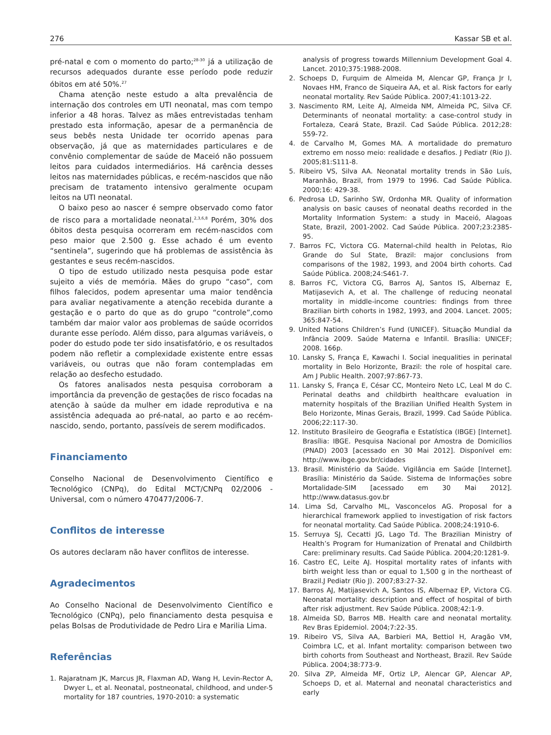276 Kassar SB et al.
pré-natal e com o momento do parto;<sup>28-30</sup> já a utilização de recursos adequados durante esse período pode reduzir óbitos em até 50%.<sup>27</sup>
Chama atenção neste estudo a alta prevalência de internação dos controles em UTI neonatal, mas com tempo inferior a 48 horas. Talvez as mães entrevistadas tenham prestado esta informação, apesar de a permanência de seus bebês nesta Unidade ter ocorrido apenas para observação, já que as maternidades particulares e de convênio complementar de saúde de Maceió não possuem leitos para cuidados intermediários. Há carência desses leitos nas maternidades públicas, e recém-nascidos que não precisam de tratamento intensivo geralmente ocupam leitos na UTI neonatal.
O baixo peso ao nascer é sempre observado como fator de risco para a mortalidade neonatal.<sup>2,3,6,8</sup> Porém, 30% dos óbitos desta pesquisa ocorreram em recém-nascidos com peso maior que 2.500 g. Esse achado é um evento “sentinela”, sugerindo que há problemas de assistência às gestantes e seus recém-nascidos.
O tipo de estudo utilizado nesta pesquisa pode estar sujeito a viés de memória. Mães do grupo “caso”, com filhos falecidos, podem apresentar uma maior tendência para avaliar negativamente a atenção recebida durante a gestação e o parto do que as do grupo “controle”,como também dar maior valor aos problemas de saúde ocorridos durante esse período. Além disso, para algumas variáveis, o poder do estudo pode ter sido insatisfatório, e os resultados podem não refletir a complexidade existente entre essas variáveis, ou outras que não foram contempladas em relação ao desfecho estudado.
Os fatores analisados nesta pesquisa corroboram a importância da prevenção de gestações de risco focadas na atenção à saúde da mulher em idade reprodutiva e na assistência adequada ao pré-natal, ao parto e ao recém-nascido, sendo, portanto, passíveis de serem modificados.
Financiamento
Conselho Nacional de Desenvolvimento Científico e Tecnológico (CNPq), do Edital MCT/CNPq 02/2006 - Universal, com o número 470477/2006-7.
Conflitos de interesse
Os autores declaram não haver conflitos de interesse.
Agradecimentos
Ao Conselho Nacional de Desenvolvimento Científico e Tecnológico (CNPq), pelo financiamento desta pesquisa e pelas Bolsas de Produtividade de Pedro Lira e Marilia Lima.
Referências
1. Rajaratnam JK, Marcus JR, Flaxman AD, Wang H, Levin-Rector A, Dwyer L, et al. Neonatal, postneonatal, childhood, and under-5 mortality for 187 countries, 1970-2010: a systematic
analysis of progress towards Millennium Development Goal 4. Lancet. 2010;375:1988-2008.
2. Schoeps D, Furquim de Almeida M, Alencar GP, França Jr I, Novaes HM, Franco de Siqueira AA, et al. Risk factors for early neonatal mortality. Rev Saúde Pública. 2007;41:1013-22.
3. Nascimento RM, Leite AJ, Almeida NM, Almeida PC, Silva CF. Determinants of neonatal mortality: a case-control study in Fortaleza, Ceará State, Brazil. Cad Saúde Pública. 2012;28: 559-72.
4. de Carvalho M, Gomes MA. A mortalidade do prematuro extremo em nosso meio: realidade e desafios. J Pediatr (Rio J). 2005;81:S111-8.
5. Ribeiro VS, Silva AA. Neonatal mortality trends in São Luís, Maranhão, Brazil, from 1979 to 1996. Cad Saúde Pública. 2000;16: 429-38.
6. Pedrosa LD, Sarinho SW, Ordonha MR. Quality of information analysis on basic causes of neonatal deaths recorded in the Mortality Information System: a study in Maceió, Alagoas State, Brazil, 2001-2002. Cad Saúde Pública. 2007;23:2385-95.
7. Barros FC, Victora CG. Maternal-child health in Pelotas, Rio Grande do Sul State, Brazil: major conclusions from comparisons of the 1982, 1993, and 2004 birth cohorts. Cad Saúde Pública. 2008;24:S461-7.
8. Barros FC, Victora CG, Barros AJ, Santos IS, Albernaz E, Matijasevich A, et al. The challenge of reducing neonatal mortality in middle-income countries: findings from three Brazilian birth cohorts in 1982, 1993, and 2004. Lancet. 2005; 365:847-54.
9. United Nations Children’s Fund (UNICEF). Situação Mundial da Infância 2009. Saúde Materna e Infantil. Brasília: UNICEF; 2008. 166p.
10. Lansky S, França E, Kawachi I. Social inequalities in perinatal mortality in Belo Horizonte, Brazil: the role of hospital care. Am J Public Health. 2007;97:867-73.
11. Lansky S, França E, César CC, Monteiro Neto LC, Leal M do C. Perinatal deaths and childbirth healthcare evaluation in maternity hospitals of the Brazilian Unified Health System in Belo Horizonte, Minas Gerais, Brazil, 1999. Cad Saúde Pública. 2006;22:117-30.
12. Instituto Brasileiro de Geografia e Estatística (IBGE) [Internet]. Brasília: IBGE. Pesquisa Nacional por Amostra de Domicílios (PNAD) 2003 [acessado en 30 Mai 2012]. Disponível em: http://www.ibge.gov.br/cidades
13. Brasil. Ministério da Saúde. Vigilância em Saúde [Internet]. Brasília: Ministério da Saúde. Sistema de Informações sobre Mortalidade-SIM [acessado em 30 Mai 2012]. http://www.datasus.gov.br
14. Lima Sd, Carvalho ML, Vasconcelos AG. Proposal for a hierarchical framework applied to investigation of risk factors for neonatal mortality. Cad Saúde Pública. 2008;24:1910-6.
15. Serruya SJ, Cecatti JG, Lago Td. The Brazilian Ministry of Health’s Program for Humanization of Prenatal and Childbirth Care: preliminary results. Cad Saúde Pública. 2004;20:1281-9.
16. Castro EC, Leite AJ. Hospital mortality rates of infants with birth weight less than or equal to 1,500 g in the northeast of Brazil.J Pediatr (Rio J). 2007;83:27-32.
17. Barros AJ, Matijasevich A, Santos IS, Albernaz EP, Victora CG. Neonatal mortality: description and effect of hospital of birth after risk adjustment. Rev Saúde Pública. 2008;42:1-9.
18. Almeida SD, Barros MB. Health care and neonatal mortality. Rev Bras Epidemiol. 2004;7:22-35.
19. Ribeiro VS, Silva AA, Barbieri MA, Bettiol H, Aragão VM, Coimbra LC, et al. Infant mortality: comparison between two birth cohorts from Southeast and Northeast, Brazil. Rev Saúde Pública. 2004;38:773-9.
20. Silva ZP, Almeida MF, Ortiz LP, Alencar GP, Alencar AP, Schoeps D, et al. Maternal and neonatal characteristics and early